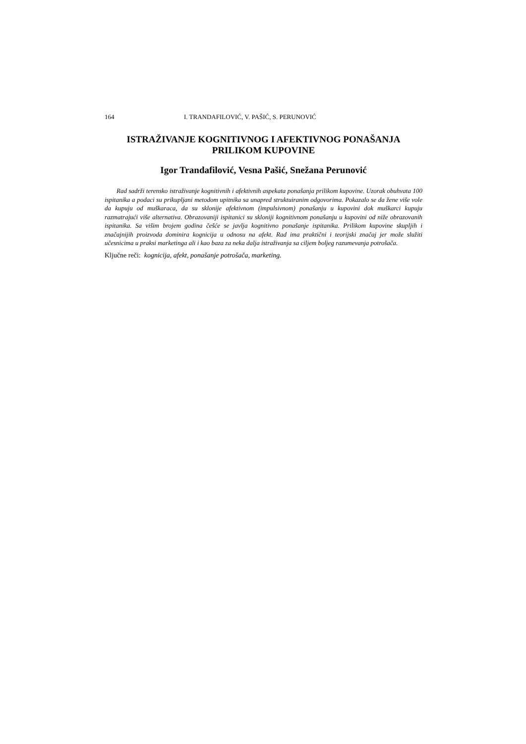164 I. TRANDAFILOVIĆ, V. PAŠIĆ, S. PERUNOVIĆ
ISTRAŽIVANJE KOGNITIVNOG I AFEKTIVNOG PONAŠANJA
PRILIKOM KUPOVINE
Igor Trandafilović, Vesna Pašić, Snežana Perunović
Rad sadrži terensko istraživanje kognitivnih i afektivnih aspekata ponašanja prilikom kupovine. Uzorak obuhvata 100 ispitanika a podaci su prikupljani metodom upitnika sa unapred struktuiranim odgovorima. Pokazalo se da žene više vole da kupuju od muškaraca, da su sklonije afektivnom (impulsivnom) ponašanju u kupovini dok muškarci kupuju razmatrajući više alternativa. Obrazovaniji ispitanici su skloniji kognitivnom ponašanju u kupovini od niže obrazovanih ispitanika. Sa višim brojem godina češće se javlja kognitivno ponašanje ispitanika. Prilikom kupovine skupljih i značajnijih proizvoda dominira kognicija u odnosu na afekt. Rad ima praktični i teorijski značaj jer može služiti učesnicima u praksi marketinga ali i kao baza za neka dalja istraživanja sa ciljem boljeg razumevanja potrošača.
Ključne reči: kognicija, afekt, ponašanje potrošača, marketing.